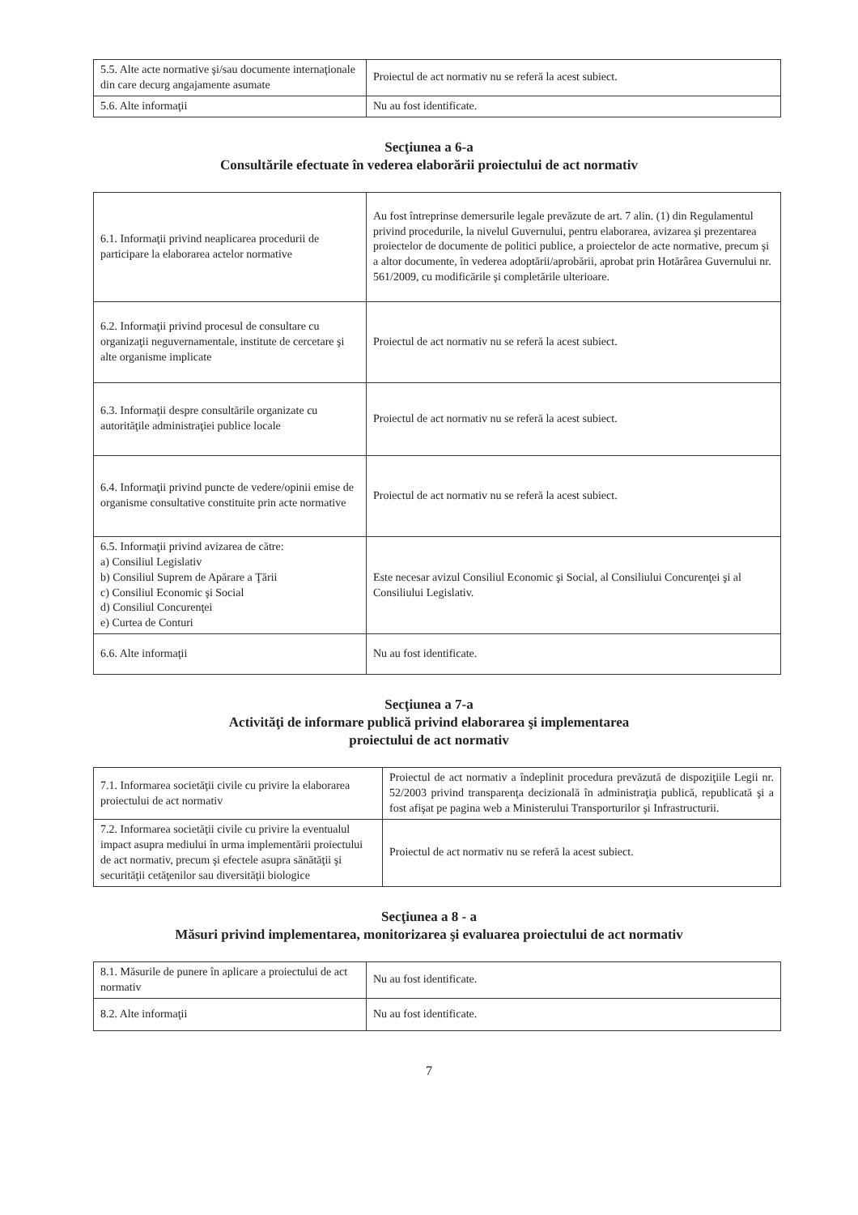| 5.5. Alte acte normative şi/sau documente internaţionale din care decurg angajamente asumate | Proiectul de act normativ nu se referă la acest subiect. |
| 5.6. Alte informaţii | Nu au fost identificate. |
Secţiunea a 6-a
Consultările efectuate în vederea elaborării proiectului de act normativ
| 6.1. Informaţii privind neaplicarea procedurii de participare la elaborarea actelor normative | Au fost întreprinse demersurile legale prevăzute de art. 7 alin. (1) din Regulamentul privind procedurile, la nivelul Guvernului, pentru elaborarea, avizarea şi prezentarea proiectelor de documente de politici publice, a proiectelor de acte normative, precum şi a altor documente, în vederea adoptării/aprobării, aprobat prin Hotărârea Guvernului nr. 561/2009, cu modificările şi completările ulterioare. |
| 6.2. Informaţii privind procesul de consultare cu organizaţii neguvernamentale, institute de cercetare şi alte organisme implicate | Proiectul de act normativ nu se referă la acest subiect. |
| 6.3. Informaţii despre consultările organizate cu autorităţile administraţiei publice locale | Proiectul de act normativ nu se referă la acest subiect. |
| 6.4. Informaţii privind puncte de vedere/opinii emise de organisme consultative constituite prin acte normative | Proiectul de act normativ nu se referă la acest subiect. |
| 6.5. Informaţii privind avizarea de către: a) Consiliul Legislativ b) Consiliul Suprem de Apărare a Ţării c) Consiliul Economic şi Social d) Consiliul Concurenţei e) Curtea de Conturi | Este necesar avizul Consiliul Economic şi Social, al Consiliului Concurenţei şi al Consiliului Legislativ. |
| 6.6. Alte informaţii | Nu au fost identificate. |
Secţiunea a 7-a
Activităţi de informare publică privind elaborarea şi implementarea
proiectului de act normativ
| 7.1. Informarea societăţii civile cu privire la elaborarea proiectului de act normativ | Proiectul de act normativ a îndeplinit procedura prevăzută de dispoziţiile Legii nr. 52/2003 privind transparenţa decizională în administraţia publică, republicată şi a fost afişat pe pagina web a Ministerului Transporturilor şi Infrastructurii. |
| 7.2. Informarea societăţii civile cu privire la eventualul impact asupra mediului în urma implementării proiectului de act normativ, precum şi efectele asupra sănătăţii şi securităţii cetăţenilor sau diversităţii biologice | Proiectul de act normativ nu se referă la acest subiect. |
Secţiunea a 8 - a
Măsuri privind implementarea, monitorizarea şi evaluarea proiectului de act normativ
| 8.1. Măsurile de punere în aplicare a proiectului de act normativ | Nu au fost identificate. |
| 8.2. Alte informaţii | Nu au fost identificate. |
7